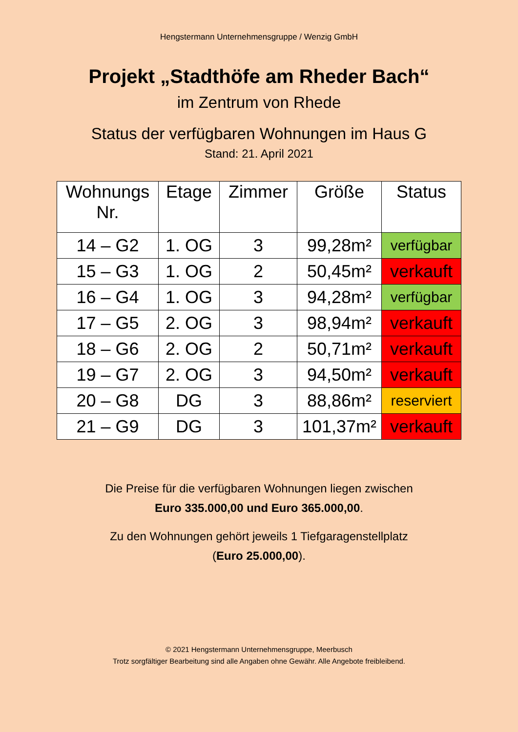Hengstermann Unternehmensgruppe / Wenzig GmbH
Projekt „Stadthöfe am Rheder Bach“
im Zentrum von Rhede
Status der verfügbaren Wohnungen im Haus G
Stand: 21. April 2021
| Wohnungs Nr. | Etage | Zimmer | Größe | Status |
| --- | --- | --- | --- | --- |
| 14 – G2 | 1. OG | 3 | 99,28m² | verfügbar |
| 15 – G3 | 1. OG | 2 | 50,45m² | verkauft |
| 16 – G4 | 1. OG | 3 | 94,28m² | verfügbar |
| 17 – G5 | 2. OG | 3 | 98,94m² | verkauft |
| 18 – G6 | 2. OG | 2 | 50,71m² | verkauft |
| 19 – G7 | 2. OG | 3 | 94,50m² | verkauft |
| 20 – G8 | DG | 3 | 88,86m² | reserviert |
| 21 – G9 | DG | 3 | 101,37m² | verkauft |
Die Preise für die verfügbaren Wohnungen liegen zwischen
Euro 335.000,00 und Euro 365.000,00.
Zu den Wohnungen gehört jeweils 1 Tiefgaragenstellplatz
(Euro 25.000,00).
© 2021 Hengstermann Unternehmensgruppe, Meerbusch
Trotz sorgfältiger Bearbeitung sind alle Angaben ohne Gewähr. Alle Angebote freibleibend.